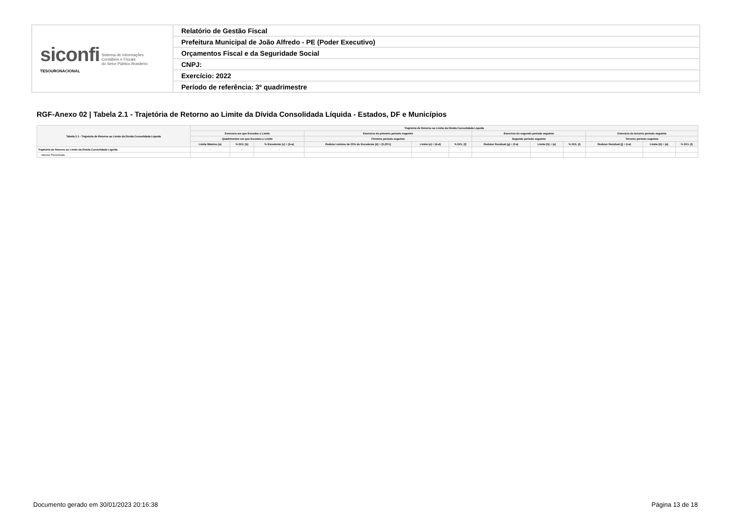| siconfi Sistema de Informações Contábeis e Fiscais do Setor Público Brasileiro TESOURONACIONAL | Relatório de Gestão Fiscal |
| | Prefeitura Municipal de João Alfredo - PE (Poder Executivo) |
| | Orçamentos Fiscal e da Seguridade Social |
| | CNPJ: |
| | Exercício: 2022 |
| | Período de referência: 3º quadrimestre |
RGF-Anexo 02 | Tabela 2.1 - Trajetória de Retorno ao Limite da Dívida Consolidada Líquida - Estados, DF e Municípios
| Tabela 2.1 - Trajetória de Retorno ao Limite da Dívida Consolidada Líquida | Trajetória de Retorno ao Limite da Dívida Consolidada Líquida | | | | | | | | | | | |
| --- | --- | --- | --- | --- | --- | --- | --- | --- | --- | --- | --- | --- |
| | Exercício em que Excedeu o Limite | | | Exercício do primeiro período seguinte | | | Exercício do segundo período seguinte | | | Exercício do terceiro período seguinte | | |
| | Quadrimestre em que Excedeu o Limite | | | Primeiro período seguinte | | | Segundo período seguinte | | | Terceiro período seguinte | | |
| | Limite Máximo (a) | % DCL (b) | % Excedente (c) = (b-a) | Redutor mínimo de 25% do Excedente (d) = (0,25*c) | Limite (e) = (b-d) | % DCL (f) | Redutor Residual (g) = (f-a) | Limite (h) = (e) | % DCL (i) | Redutor Residual (j) = (i-a) | Limite (k) = (a) | % DCL (l) |
| Trajetória de Retorno ao Limite da Dívida Consolidada Líquida | - | - | - | - | - | - | - | - | - | - | - | - |
| Valores Percentuais | | | | | | | | | | | | |
Documento gerado em 30/01/2023 20:16:38
Página 13 de 18